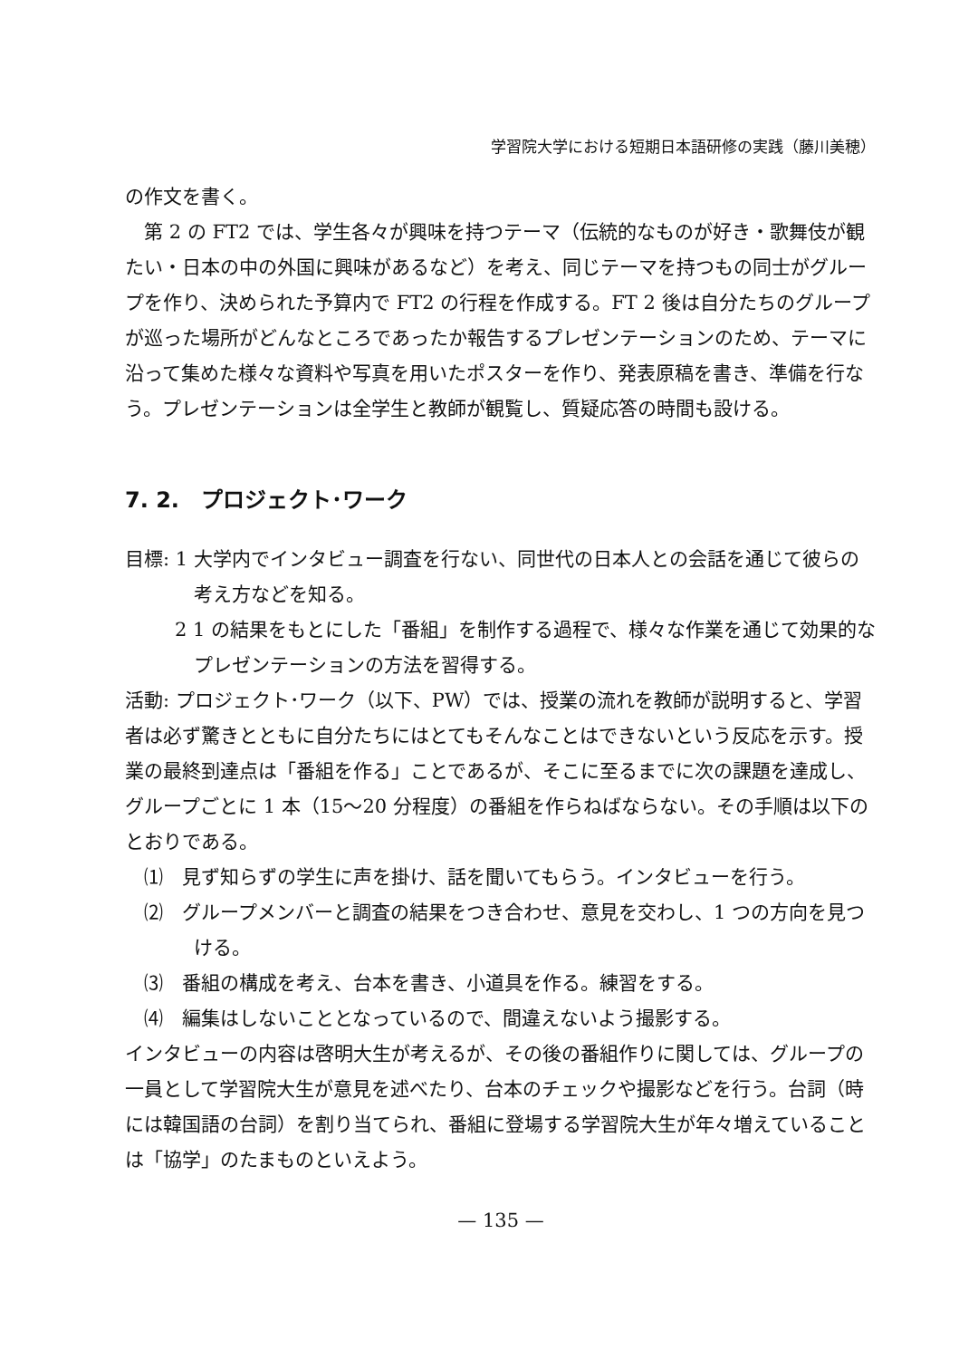学習院大学における短期日本語研修の実践（藤川美穂）
の作文を書く。
第 2 の FT2 では、学生各々が興味を持つテーマ（伝統的なものが好き・歌舞伎が観たい・日本の中の外国に興味があるなど）を考え、同じテーマを持つもの同士がグループを作り、決められた予算内で FT2 の行程を作成する。FT 2 後は自分たちのグループが巡った場所がどんなところであったか報告するプレゼンテーションのため、テーマに沿って集めた様々な資料や写真を用いたポスターを作り、発表原稿を書き、準備を行なう。プレゼンテーションは全学生と教師が観覧し、質疑応答の時間も設ける。
7. 2.　プロジェクト･ワーク
目標: 1 大学内でインタビュー調査を行ない、同世代の日本人との会話を通じて彼らの考え方などを知る。
2 1 の結果をもとにした「番組」を制作する過程で、様々な作業を通じて効果的なプレゼンテーションの方法を習得する。
活動: プロジェクト･ワーク（以下、PW）では、授業の流れを教師が説明すると、学習者は必ず驚きとともに自分たちにはとてもそんなことはできないという反応を示す。授業の最終到達点は「番組を作る」ことであるが、そこに至るまでに次の課題を達成し、グループごとに 1 本（15〜20 分程度）の番組を作らねばならない。その手順は以下のとおりである。
⑴　見ず知らずの学生に声を掛け、話を聞いてもらう。インタビューを行う。
⑵　グループメンバーと調査の結果をつき合わせ、意見を交わし、1 つの方向を見つける。
⑶　番組の構成を考え、台本を書き、小道具を作る。練習をする。
⑷　編集はしないこととなっているので、間違えないよう撮影する。
インタビューの内容は啓明大生が考えるが、その後の番組作りに関しては、グループの一員として学習院大生が意見を述べたり、台本のチェックや撮影などを行う。台詞（時には韓国語の台詞）を割り当てられ、番組に登場する学習院大生が年々増えていることは「協学」のたまものといえよう。
— 135 —